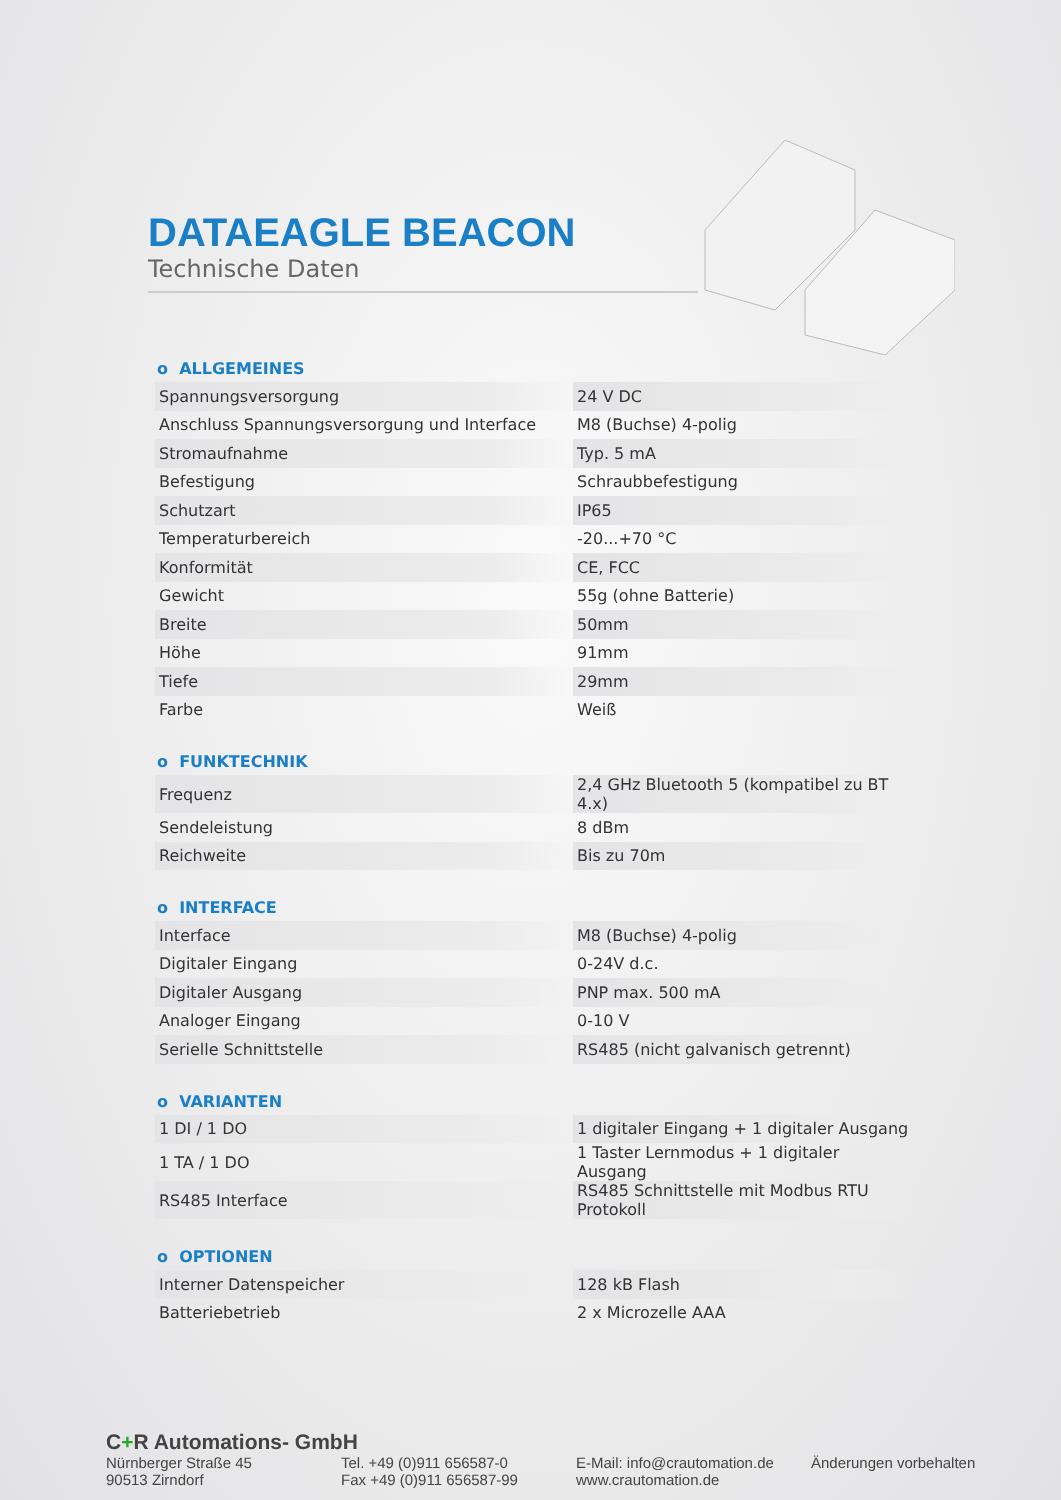DATAEAGLE BEACON
Technische Daten
o ALLGEMEINES
| Spannungsversorgung | 24 V DC |
| Anschluss Spannungsversorgung und Interface | M8 (Buchse) 4-polig |
| Stromaufnahme | Typ. 5 mA |
| Befestigung | Schraubbefestigung |
| Schutzart | IP65 |
| Temperaturbereich | -20...+70 °C |
| Konformität | CE, FCC |
| Gewicht | 55g (ohne Batterie) |
| Breite | 50mm |
| Höhe | 91mm |
| Tiefe | 29mm |
| Farbe | Weiß |
o FUNKTECHNIK
| Frequenz | 2,4 GHz Bluetooth 5 (kompatibel zu BT 4.x) |
| Sendeleistung | 8 dBm |
| Reichweite | Bis zu 70m |
o INTERFACE
| Interface | M8 (Buchse) 4-polig |
| Digitaler Eingang | 0-24V d.c. |
| Digitaler Ausgang | PNP max. 500 mA |
| Analoger Eingang | 0-10 V |
| Serielle Schnittstelle | RS485 (nicht galvanisch getrennt) |
o VARIANTEN
| 1 DI / 1 DO | 1 digitaler Eingang + 1 digitaler Ausgang |
| 1 TA / 1 DO | 1 Taster Lernmodus + 1 digitaler Ausgang |
| RS485 Interface | RS485 Schnittstelle mit Modbus RTU Protokoll |
o OPTIONEN
| Interner Datenspeicher | 128 kB Flash |
| Batteriebetrieb | 2 x Microzelle AAA |
C+R Automations- GmbH
Nürnberger Straße 45
90513 Zirndorf
Tel. +49 (0)911 656587-0
Fax +49 (0)911 656587-99
E-Mail: info@crautomation.de
www.crautomation.de
Änderungen vorbehalten